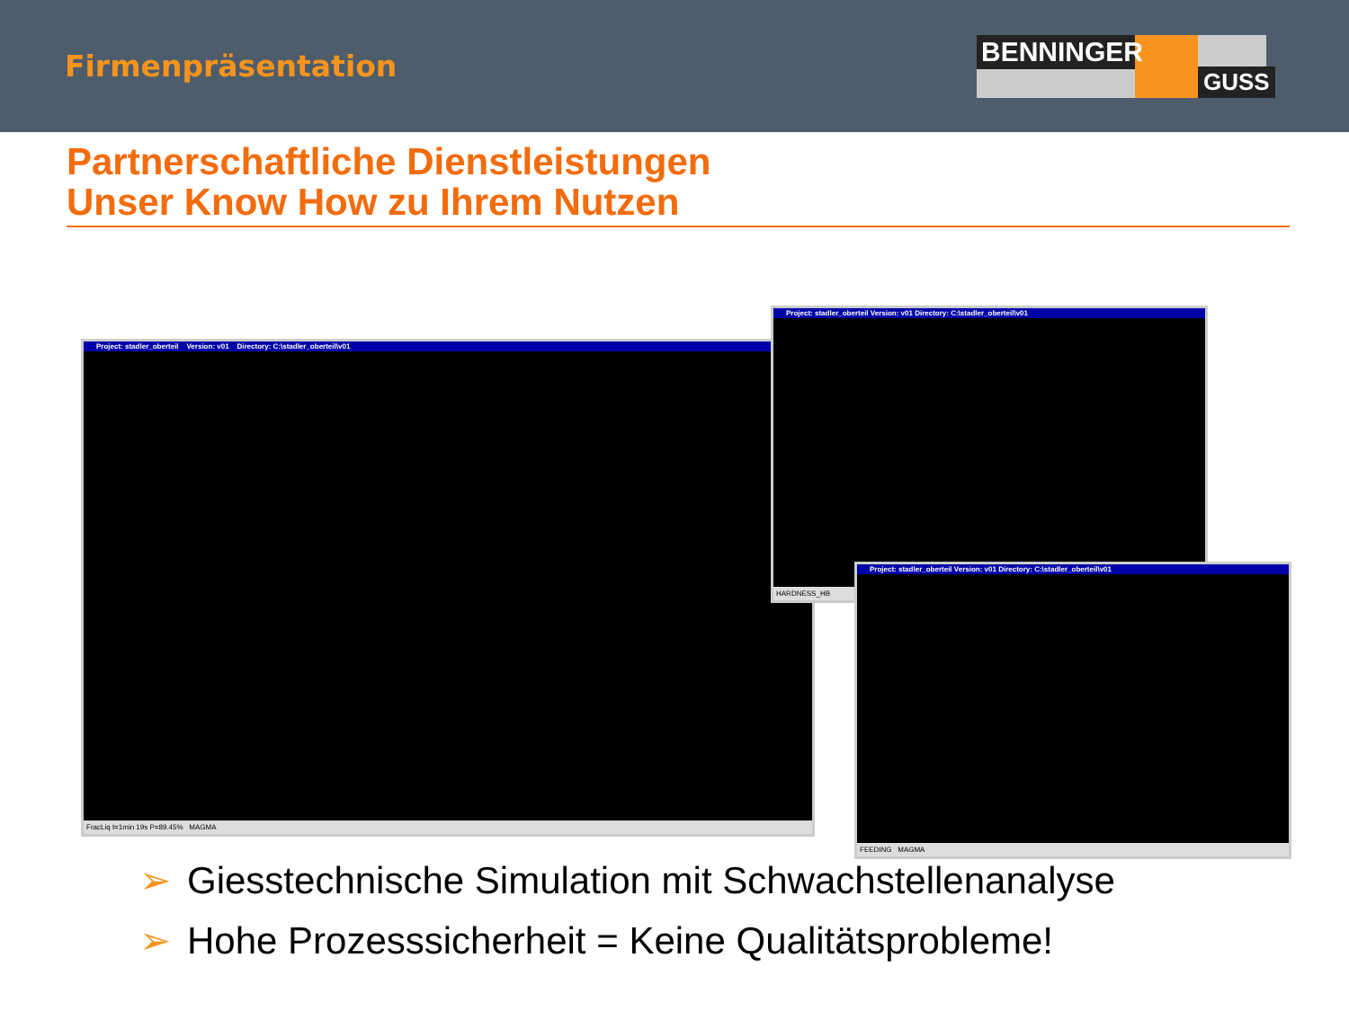Firmenpräsentation
BENNINGER
GUSS
Partnerschaftliche Dienstleistungen
Unser Know How zu Ihrem Nutzen
Project: stadler_oberteil Version: v01 Directory: C:\stadler_oberteil\v01
FracLiq t=1min 19s P=89.45% MAGMA
Project: stadler_oberteil Version: v01 Directory: C:\stadler_oberteil\v01
HARDNESS_HB
Project: stadler_oberteil Version: v01 Directory: C:\stadler_oberteil\v01
FEEDING MAGMA
➢ Giesstechnische Simulation mit Schwachstellenanalyse
➢ Hohe Prozesssicherheit = Keine Qualitätsprobleme!